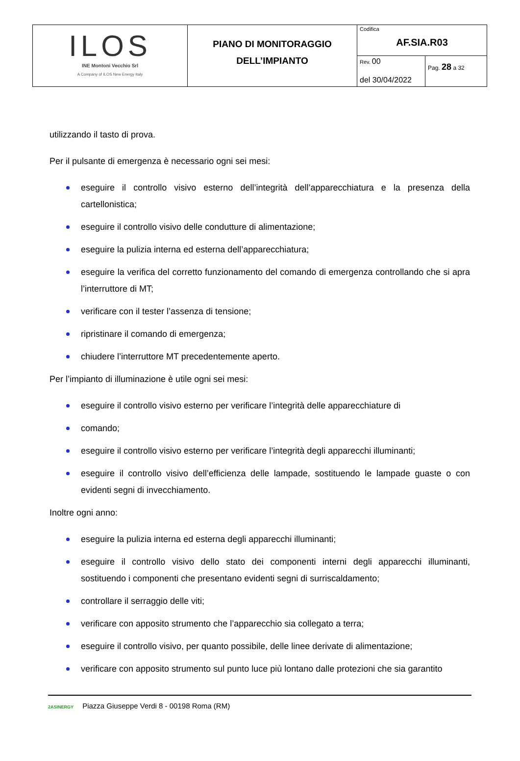| ILOS INE Montoni Vecchio Srl A Company of ILOS New Energy Italy | PIANO DI MONITORAGGIO DELL’IMPIANTO | Codifica AF.SIA.R03 | |
| | | Rev. 00 del 30/04/2022 | Pag. 28 a 32 |
utilizzando il tasto di prova.
Per il pulsante di emergenza è necessario ogni sei mesi:
eseguire il controllo visivo esterno dell’integrità dell’apparecchiatura e la presenza della cartellonistica;
eseguire il controllo visivo delle condutture di alimentazione;
eseguire la pulizia interna ed esterna dell’apparecchiatura;
eseguire la verifica del corretto funzionamento del comando di emergenza controllando che si apra l’interruttore di MT;
verificare con il tester l’assenza di tensione;
ripristinare il comando di emergenza;
chiudere l’interruttore MT precedentemente aperto.
Per l’impianto di illuminazione è utile ogni sei mesi:
eseguire il controllo visivo esterno per verificare l’integrità delle apparecchiature di
comando;
eseguire il controllo visivo esterno per verificare l’integrità degli apparecchi illuminanti;
eseguire il controllo visivo dell’efficienza delle lampade, sostituendo le lampade guaste o con evidenti segni di invecchiamento.
Inoltre ogni anno:
eseguire la pulizia interna ed esterna degli apparecchi illuminanti;
eseguire il controllo visivo dello stato dei componenti interni degli apparecchi illuminanti, sostituendo i componenti che presentano evidenti segni di surriscaldamento;
controllare il serraggio delle viti;
verificare con apposito strumento che l’apparecchio sia collegato a terra;
eseguire il controllo visivo, per quanto possibile, delle linee derivate di alimentazione;
verificare con apposito strumento sul punto luce più lontano dalle protezioni che sia garantito
2ASINERGY Piazza Giuseppe Verdi 8 - 00198 Roma (RM)